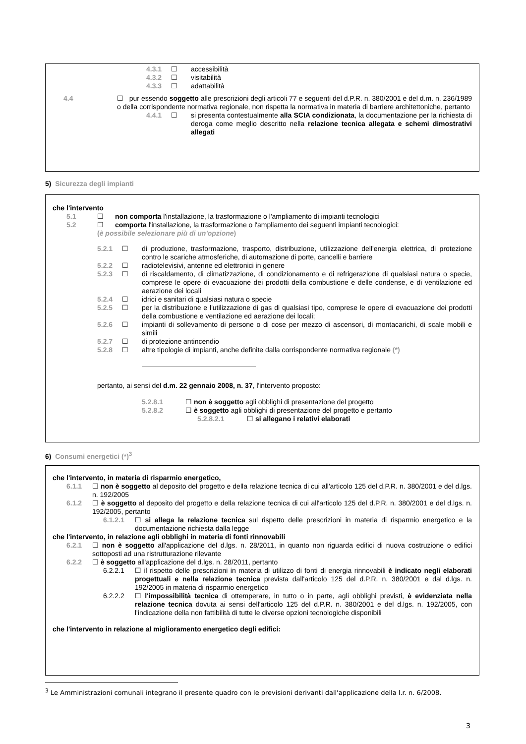4.3.1 ☐ accessibilità
4.3.2 ☐ visitabilità
4.3.3 ☐ adattabilità
4.4 ☐ pur essendo soggetto alle prescrizioni degli articoli 77 e seguenti del d.P.R. n. 380/2001 e del d.m. n. 236/1989 o della corrispondente normativa regionale, non rispetta la normativa in materia di barriere architettoniche, pertanto
4.4.1 ☐ si presenta contestualmente alla SCIA condizionata, la documentazione per la richiesta di deroga come meglio descritto nella relazione tecnica allegata e schemi dimostrativi allegati
5) Sicurezza degli impianti
che l'intervento
5.1 ☐ non comporta l'installazione, la trasformazione o l'ampliamento di impianti tecnologici
5.2 ☐ comporta l'installazione, la trasformazione o l'ampliamento dei seguenti impianti tecnologici:
(è possibile selezionare più di un'opzione)
5.2.1 ☐ di produzione, trasformazione, trasporto, distribuzione, utilizzazione dell'energia elettrica, di protezione contro le scariche atmosferiche, di automazione di porte, cancelli e barriere
5.2.2 ☐ radiotelevisivi, antenne ed elettronici in genere
5.2.3 ☐ di riscaldamento, di climatizzazione, di condizionamento e di refrigerazione di qualsiasi natura o specie, comprese le opere di evacuazione dei prodotti della combustione e delle condense, e di ventilazione ed aerazione dei locali
5.2.4 ☐ idrici e sanitari di qualsiasi natura o specie
5.2.5 ☐ per la distribuzione e l'utilizzazione di gas di qualsiasi tipo, comprese le opere di evacuazione dei prodotti della combustione e ventilazione ed aerazione dei locali;
5.2.6 ☐ impianti di sollevamento di persone o di cose per mezzo di ascensori, di montacarichi, di scale mobili e simili
5.2.7 ☐ di protezione antincendio
5.2.8 ☐ altre tipologie di impianti, anche definite dalla corrispondente normativa regionale (*)
pertanto, ai sensi del d.m. 22 gennaio 2008, n. 37, l'intervento proposto:
5.2.8.1 ☐ non è soggetto agli obblighi di presentazione del progetto
5.2.8.2 ☐ è soggetto agli obblighi di presentazione del progetto e pertanto
5.2.8.2.1 ☐ si allegano i relativi elaborati
6) Consumi energetici (*)<sup>3</sup>
che l'intervento, in materia di risparmio energetico,
6.1.1 ☐ non è soggetto al deposito del progetto e della relazione tecnica di cui all'articolo 125 del d.P.R. n. 380/2001 e del d.lgs. n. 192/2005
6.1.2 ☐ è soggetto al deposito del progetto e della relazione tecnica di cui all'articolo 125 del d.P.R. n. 380/2001 e del d.lgs. n. 192/2005, pertanto
6.1.2.1 ☐ si allega la relazione tecnica sul rispetto delle prescrizioni in materia di risparmio energetico e la documentazione richiesta dalla legge
che l'intervento, in relazione agli obblighi in materia di fonti rinnovabili
6.2.1 ☐ non è soggetto all'applicazione del d.lgs. n. 28/2011, in quanto non riguarda edifici di nuova costruzione o edifici sottoposti ad una ristrutturazione rilevante
6.2.2 ☐ è soggetto all'applicazione del d.lgs. n. 28/2011, pertanto
6.2.2.1 ☐ il rispetto delle prescrizioni in materia di utilizzo di fonti di energia rinnovabili è indicato negli elaborati progettuali e nella relazione tecnica prevista dall'articolo 125 del d.P.R. n. 380/2001 e dal d.lgs. n. 192/2005 in materia di risparmio energetico
6.2.2.2 ☐ l'impossibilità tecnica di ottemperare, in tutto o in parte, agli obblighi previsti, è evidenziata nella relazione tecnica dovuta ai sensi dell'articolo 125 del d.P.R. n. 380/2001 e del d.lgs. n. 192/2005, con l'indicazione della non fattibilità di tutte le diverse opzioni tecnologiche disponibili
che l'intervento in relazione al miglioramento energetico degli edifici:
<sup>3</sup> Le Amministrazioni comunali integrano il presente quadro con le previsioni derivanti dall'applicazione della l.r. n. 6/2008.
3